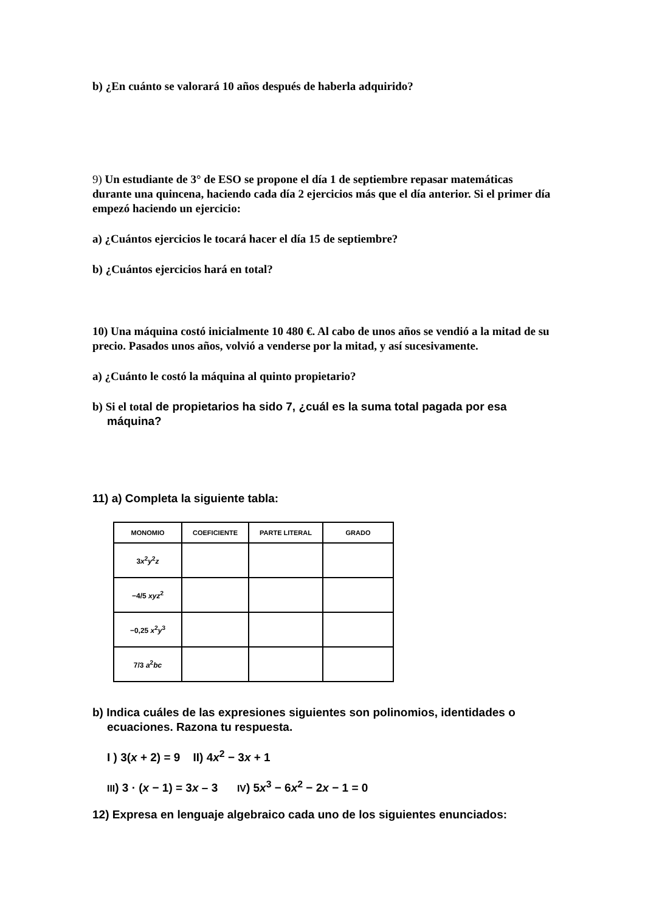b) ¿En cuánto se valorará 10 años después de haberla adquirido?
9) Un estudiante de 3° de ESO se propone el día 1 de septiembre repasar matemáticas durante una quincena, haciendo cada día 2 ejercicios más que el día anterior. Si el primer día empezó haciendo un ejercicio:
a) ¿Cuántos ejercicios le tocará hacer el día 15 de septiembre?
b) ¿Cuántos ejercicios hará en total?
10) Una máquina costó inicialmente 10 480 €. Al cabo de unos años se vendió a la mitad de su precio. Pasados unos años, volvió a venderse por la mitad, y así sucesivamente.
a) ¿Cuánto le costó la máquina al quinto propietario?
b) Si el total de propietarios ha sido 7, ¿cuál es la suma total pagada por esa máquina?
11) a) Completa la siguiente tabla:
| MONOMIO | COEFICIENTE | PARTE LITERAL | GRADO |
| --- | --- | --- | --- |
| 3 x<sup>2</sup> y<sup>2</sup> z | | | |
| −4/5 xyz<sup>2</sup> | | | |
| −0,25 x<sup>2</sup> y<sup>3</sup> | | | |
| 7/3 a<sup>2</sup> bc | | | |
b) Indica cuáles de las expresiones siguientes son polinomios, identidades o ecuaciones. Razona tu respuesta.
I ) 3(x + 2) = 9 II) 4x<sup>2</sup> − 3x + 1
III) 3 · (x − 1) = 3x – 3 IV) 5x<sup>3</sup> − 6x<sup>2</sup> − 2x − 1 = 0
12) Expresa en lenguaje algebraico cada uno de los siguientes enunciados: